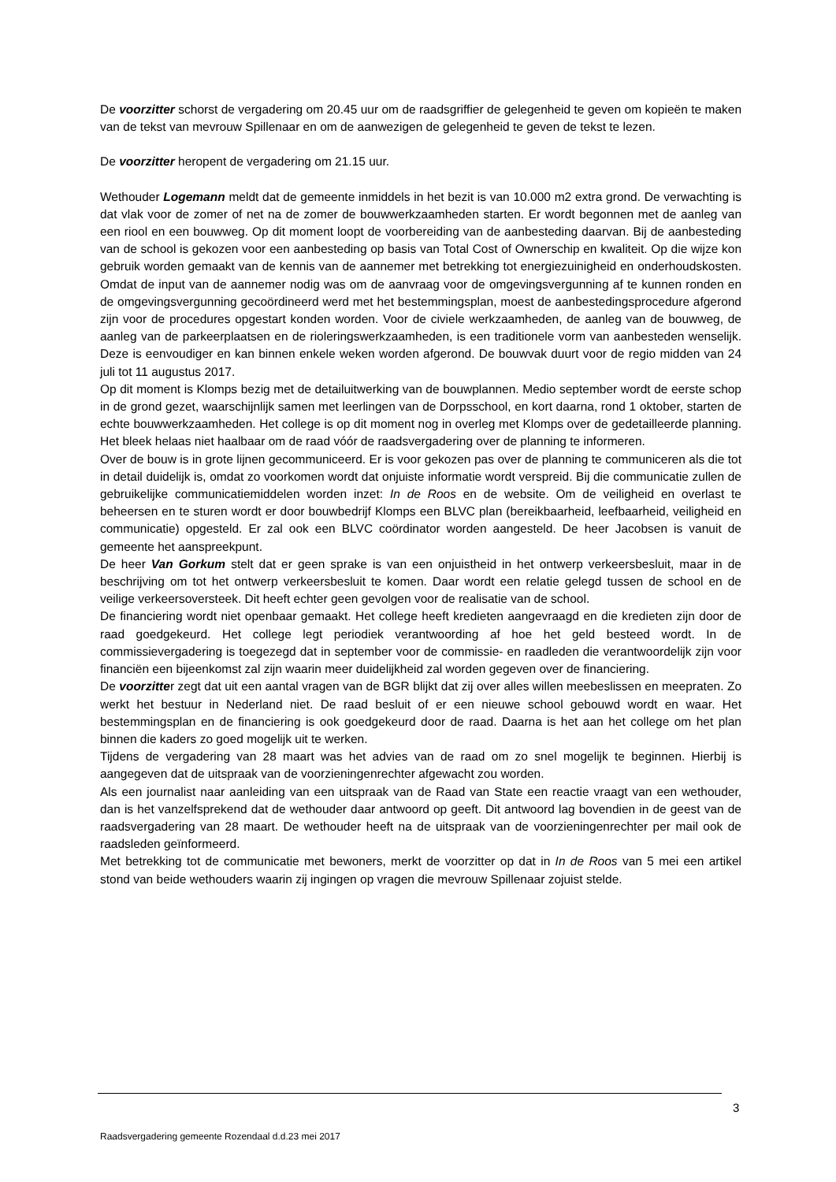De voorzitter schorst de vergadering om 20.45 uur om de raadsgriffier de gelegenheid te geven om kopieën te maken van de tekst van mevrouw Spillenaar en om de aanwezigen de gelegenheid te geven de tekst te lezen.
De voorzitter heropent de vergadering om 21.15 uur.
Wethouder Logemann meldt dat de gemeente inmiddels in het bezit is van 10.000 m2 extra grond. De verwachting is dat vlak voor de zomer of net na de zomer de bouwwerkzaamheden starten. Er wordt begonnen met de aanleg van een riool en een bouwweg. Op dit moment loopt de voorbereiding van de aanbesteding daarvan. Bij de aanbesteding van de school is gekozen voor een aanbesteding op basis van Total Cost of Ownerschip en kwaliteit. Op die wijze kon gebruik worden gemaakt van de kennis van de aannemer met betrekking tot energiezuinigheid en onderhoudskosten. Omdat de input van de aannemer nodig was om de aanvraag voor de omgevingsvergunning af te kunnen ronden en de omgevingsvergunning gecoördineerd werd met het bestemmingsplan, moest de aanbestedingsprocedure afgerond zijn voor de procedures opgestart konden worden. Voor de civiele werkzaamheden, de aanleg van de bouwweg, de aanleg van de parkeerplaatsen en de rioleringswerkzaamheden, is een traditionele vorm van aanbesteden wenselijk. Deze is eenvoudiger en kan binnen enkele weken worden afgerond. De bouwvak duurt voor de regio midden van 24 juli tot 11 augustus 2017.
Op dit moment is Klomps bezig met de detailuitwerking van de bouwplannen. Medio september wordt de eerste schop in de grond gezet, waarschijnlijk samen met leerlingen van de Dorpsschool, en kort daarna, rond 1 oktober, starten de echte bouwwerkzaamheden. Het college is op dit moment nog in overleg met Klomps over de gedetailleerde planning. Het bleek helaas niet haalbaar om de raad vóór de raadsvergadering over de planning te informeren.
Over de bouw is in grote lijnen gecommuniceerd. Er is voor gekozen pas over de planning te communiceren als die tot in detail duidelijk is, omdat zo voorkomen wordt dat onjuiste informatie wordt verspreid. Bij die communicatie zullen de gebruikelijke communicatiemiddelen worden inzet: In de Roos en de website. Om de veiligheid en overlast te beheersen en te sturen wordt er door bouwbedrijf Klomps een BLVC plan (bereikbaarheid, leefbaarheid, veiligheid en communicatie) opgesteld. Er zal ook een BLVC coördinator worden aangesteld. De heer Jacobsen is vanuit de gemeente het aanspreekpunt.
De heer Van Gorkum stelt dat er geen sprake is van een onjuistheid in het ontwerp verkeersbesluit, maar in de beschrijving om tot het ontwerp verkeersbesluit te komen. Daar wordt een relatie gelegd tussen de school en de veilige verkeersoversteek. Dit heeft echter geen gevolgen voor de realisatie van de school.
De financiering wordt niet openbaar gemaakt. Het college heeft kredieten aangevraagd en die kredieten zijn door de raad goedgekeurd. Het college legt periodiek verantwoording af hoe het geld besteed wordt. In de commissievergadering is toegezegd dat in september voor de commissie- en raadleden die verantwoordelijk zijn voor financiën een bijeenkomst zal zijn waarin meer duidelijkheid zal worden gegeven over de financiering.
De voorzitter zegt dat uit een aantal vragen van de BGR blijkt dat zij over alles willen meebeslissen en meepraten. Zo werkt het bestuur in Nederland niet. De raad besluit of er een nieuwe school gebouwd wordt en waar. Het bestemmingsplan en de financiering is ook goedgekeurd door de raad. Daarna is het aan het college om het plan binnen die kaders zo goed mogelijk uit te werken.
Tijdens de vergadering van 28 maart was het advies van de raad om zo snel mogelijk te beginnen. Hierbij is aangegeven dat de uitspraak van de voorzieningenrechter afgewacht zou worden.
Als een journalist naar aanleiding van een uitspraak van de Raad van State een reactie vraagt van een wethouder, dan is het vanzelfsprekend dat de wethouder daar antwoord op geeft. Dit antwoord lag bovendien in de geest van de raadsvergadering van 28 maart. De wethouder heeft na de uitspraak van de voorzieningenrechter per mail ook de raadsleden geïnformeerd.
Met betrekking tot de communicatie met bewoners, merkt de voorzitter op dat in In de Roos van 5 mei een artikel stond van beide wethouders waarin zij ingingen op vragen die mevrouw Spillenaar zojuist stelde.
3
Raadsvergadering gemeente Rozendaal d.d.23 mei 2017